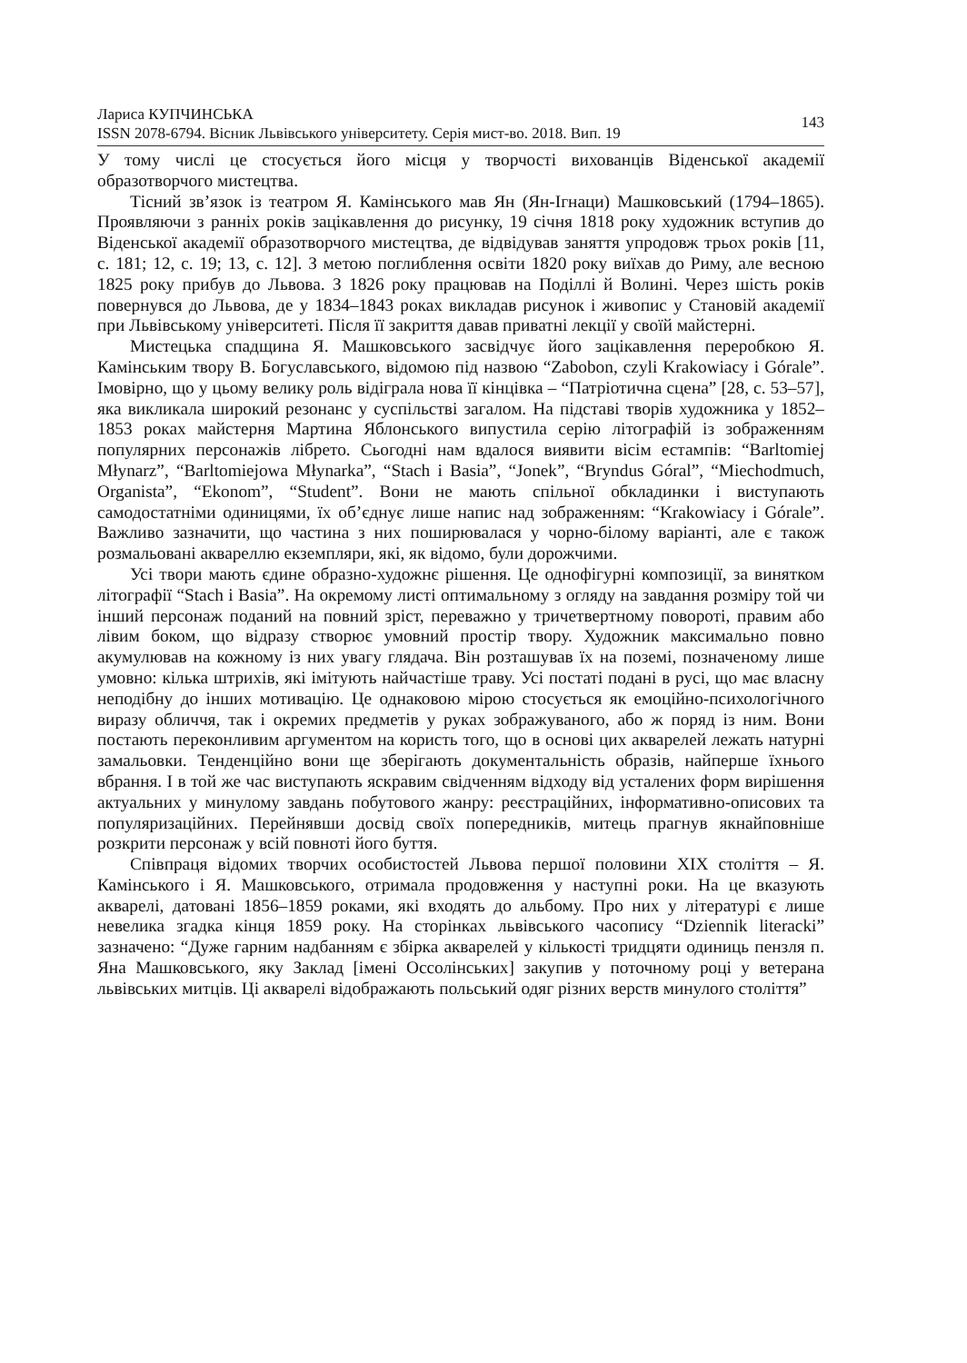Лариса КУПЧИНСЬКА
ISSN 2078-6794. Вісник Львівського університету. Серія мист-во. 2018. Вип. 19
143
У тому числі це стосується його місця у творчості вихованців Віденської академії образотворчого мистецтва.
Тісний зв’язок із театром Я. Камінського мав Ян (Ян-Ігнаци) Машковський (1794–1865). Проявляючи з ранніх років зацікавлення до рисунку, 19 січня 1818 року художник вступив до Віденської академії образотворчого мистецтва, де відвідував заняття упродовж трьох років [11, с. 181; 12, с. 19; 13, с. 12]. З метою поглиблення освіти 1820 року виїхав до Риму, але весною 1825 року прибув до Львова. З 1826 року працював на Поділлі й Волині. Через шість років повернувся до Львова, де у 1834–1843 роках викладав рисунок і живопис у Становій академії при Львівському університеті. Після її закриття давав приватні лекції у своїй майстерні.
Мистецька спадщина Я. Машковського засвідчує його зацікавлення переробкою Я. Камінським твору В. Богуславського, відомою під назвою “Zabobon, czyli Krakowiacy i Górale”. Імовірно, що у цьому велику роль відіграла нова її кінцівка – “Патріотична сцена” [28, с. 53–57], яка викликала широкий резонанс у суспільстві загалом. На підставі творів художника у 1852–1853 роках майстерня Мартина Яблонського випустила серію літографій із зображенням популярних персонажів лібрето. Сьогодні нам вдалося виявити вісім естампів: “Barltomiej Młynarz”, “Barltomiejowa Młynarka”, “Stach i Basia”, “Jonek”, “Bryndus Góral”, “Miechodmuch, Organista”, “Ekonom”, “Student”. Вони не мають спільної обкладинки і виступають самодостатніми одиницями, їх об’єднує лише напис над зображенням: “Krakowiacy i Górale”. Важливо зазначити, що частина з них поширювалася у чорно-білому варіанті, але є також розмальовані аквареллю екземпляри, які, як відомо, були дорожчими.
Усі твори мають єдине образно-художнє рішення. Це однофігурні композиції, за винятком літографії “Stach i Basia”. На окремому листі оптимальному з огляду на завдання розміру той чи інший персонаж поданий на повний зріст, переважно у тричетвертному повороті, правим або лівим боком, що відразу створює умовний простір твору. Художник максимально повно акумулював на кожному із них увагу глядача. Він розташував їх на поземі, позначеному лише умовно: кілька штрихів, які імітують найчастіше траву. Усі постаті подані в русі, що має власну неподібну до інших мотивацію. Це однаковою мірою стосується як емоційно-психологічного виразу обличчя, так і окремих предметів у руках зображуваного, або ж поряд із ним. Вони постають переконливим аргументом на користь того, що в основі цих акварелей лежать натурні замальовки. Тенденційно вони ще зберігають документальність образів, найперше їхнього вбрання. І в той же час виступають яскравим свідченням відходу від усталених форм вирішення актуальних у минулому завдань побутового жанру: реєстраційних, інформативно-описових та популяризаційних. Перейнявши досвід своїх попередників, митець прагнув якнайповніше розкрити персонаж у всій повноті його буття.
Співпраця відомих творчих особистостей Львова першої половини XIX століття – Я. Камінського і Я. Машковського, отримала продовження у наступні роки. На це вказують акварелі, датовані 1856–1859 роками, які входять до альбому. Про них у літературі є лише невелика згадка кінця 1859 року. На сторінках львівського часопису “Dziennik literacki” зазначено: “Дуже гарним надбанням є збірка акварелей у кількості тридцяти одиниць пензля п. Яна Машковського, яку Заклад [імені Оссолінських] закупив у поточному році у ветерана львівських митців. Ці акварелі відображають польський одяг різних верств минулого століття”